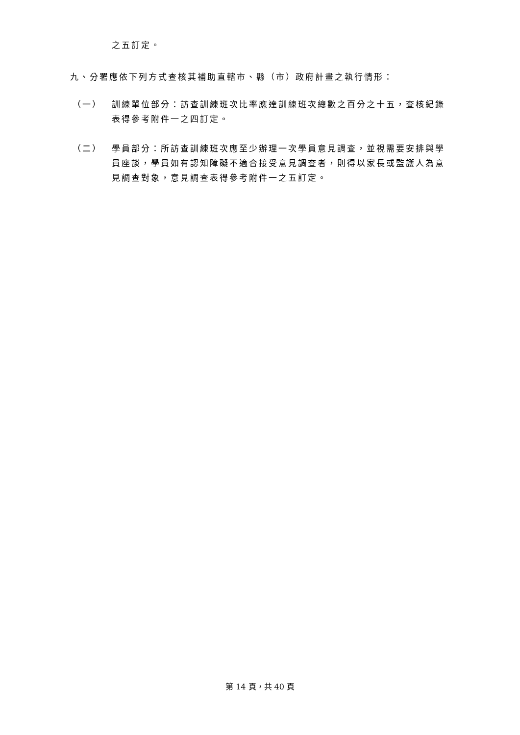之五訂定。
九、分署應依下列方式查核其補助直轄市、縣（市）政府計畫之執行情形：
（一） 訓練單位部分：訪查訓練班次比率應達訓練班次總數之百分之十五，查核紀錄表得參考附件一之四訂定。
（二） 學員部分：所訪查訓練班次應至少辦理一次學員意見調查，並視需要安排與學員座談，學員如有認知障礙不適合接受意見調查者，則得以家長或監護人為意見調查對象，意見調查表得參考附件一之五訂定。
第 14 頁，共 40 頁